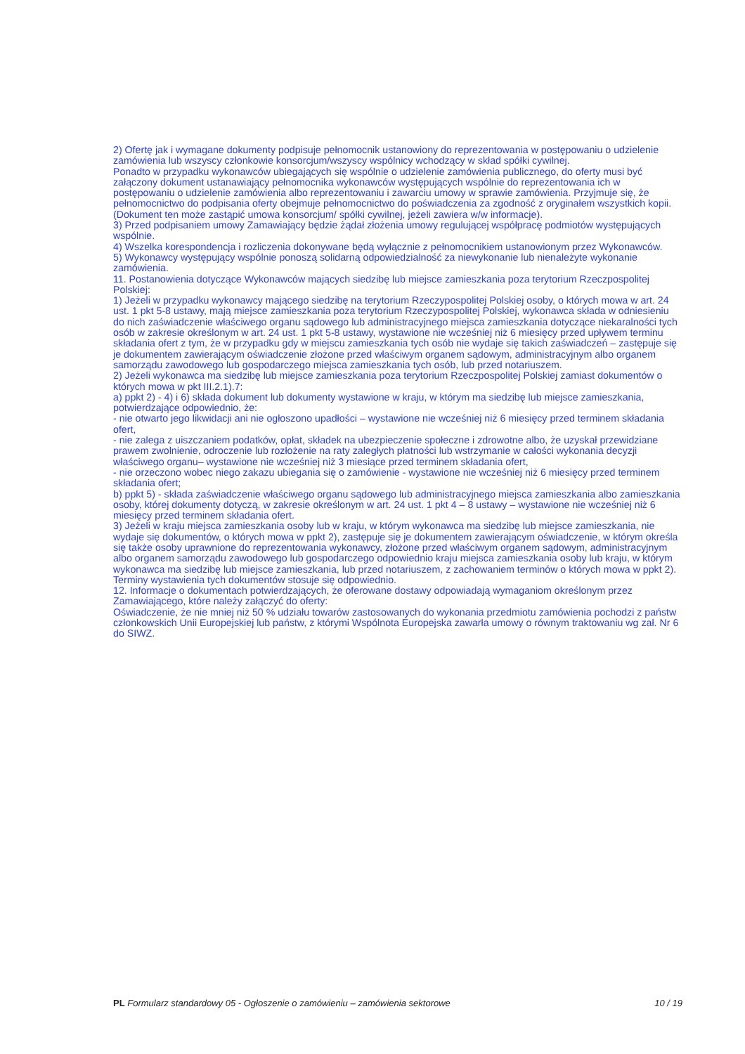2) Ofertę jak i wymagane dokumenty podpisuje pełnomocnik ustanowiony do reprezentowania w postępowaniu o udzielenie zamówienia lub wszyscy członkowie konsorcjum/wszyscy wspólnicy wchodzący w skład spółki cywilnej.
Ponadto w przypadku wykonawców ubiegających się wspólnie o udzielenie zamówienia publicznego, do oferty musi być załączony dokument ustanawiający pełnomocnika wykonawców występujących wspólnie do reprezentowania ich w postępowaniu o udzielenie zamówienia albo reprezentowaniu i zawarciu umowy w sprawie zamówienia. Przyjmuje się, że pełnomocnictwo do podpisania oferty obejmuje pełnomocnictwo do poświadczenia za zgodność z oryginałem wszystkich kopii. (Dokument ten może zastąpić umowa konsorcjum/ spółki cywilnej, jeżeli zawiera w/w informacje).
3) Przed podpisaniem umowy Zamawiający będzie żądał złożenia umowy regulującej współpracę podmiotów występujących wspólnie.
4) Wszelka korespondencja i rozliczenia dokonywane będą wyłącznie z pełnomocnikiem ustanowionym przez Wykonawców.
5) Wykonawcy występujący wspólnie ponoszą solidarną odpowiedzialność za niewykonanie lub nienależyte wykonanie zamówienia.
11. Postanowienia dotyczące Wykonawców mających siedzibę lub miejsce zamieszkania poza terytorium Rzeczpospolitej Polskiej:
1) Jeżeli w przypadku wykonawcy mającego siedzibę na terytorium Rzeczypospolitej Polskiej osoby, o których mowa w art. 24 ust. 1 pkt 5-8 ustawy, mają miejsce zamieszkania poza terytorium Rzeczypospolitej Polskiej, wykonawca składa w odniesieniu do nich zaświadczenie właściwego organu sądowego lub administracyjnego miejsca zamieszkania dotyczące niekaralności tych osób w zakresie określonym w art. 24 ust. 1 pkt 5-8 ustawy, wystawione nie wcześniej niż 6 miesięcy przed upływem terminu składania ofert z tym, że w przypadku gdy w miejscu zamieszkania tych osób nie wydaje się takich zaświadczeń – zastępuje się je dokumentem zawierającym oświadczenie złożone przed właściwym organem sądowym, administracyjnym albo organem samorządu zawodowego lub gospodarczego miejsca zamieszkania tych osób, lub przed notariuszem.
2) Jeżeli wykonawca ma siedzibę lub miejsce zamieszkania poza terytorium Rzeczpospolitej Polskiej zamiast dokumentów o których mowa w pkt III.2.1).7:
a) ppkt 2) - 4) i 6) składa dokument lub dokumenty wystawione w kraju, w którym ma siedzibę lub miejsce zamieszkania, potwierdzające odpowiednio, że:
- nie otwarto jego likwidacji ani nie ogłoszono upadłości – wystawione nie wcześniej niż 6 miesięcy przed terminem składania ofert,
- nie zalega z uiszczaniem podatków, opłat, składek na ubezpieczenie społeczne i zdrowotne albo, że uzyskał przewidziane prawem zwolnienie, odroczenie lub rozłożenie na raty zaległych płatności lub wstrzymanie w całości wykonania decyzji właściwego organu– wystawione nie wcześniej niż 3 miesiące przed terminem składania ofert,
- nie orzeczono wobec niego zakazu ubiegania się o zamówienie - wystawione nie wcześniej niż 6 miesięcy przed terminem składania ofert;
b) ppkt 5) - składa zaświadczenie właściwego organu sądowego lub administracyjnego miejsca zamieszkania albo zamieszkania osoby, której dokumenty dotyczą, w zakresie określonym w art. 24 ust. 1 pkt 4 – 8 ustawy – wystawione nie wcześniej niż 6 miesięcy przed terminem składania ofert.
3) Jeżeli w kraju miejsca zamieszkania osoby lub w kraju, w którym wykonawca ma siedzibę lub miejsce zamieszkania, nie wydaje się dokumentów, o których mowa w ppkt 2), zastępuje się je dokumentem zawierającym oświadczenie, w którym określa się także osoby uprawnione do reprezentowania wykonawcy, złożone przed właściwym organem sądowym, administracyjnym albo organem samorządu zawodowego lub gospodarczego odpowiednio kraju miejsca zamieszkania osoby lub kraju, w którym wykonawca ma siedzibę lub miejsce zamieszkania, lub przed notariuszem, z zachowaniem terminów o których mowa w ppkt 2). Terminy wystawienia tych dokumentów stosuje się odpowiednio.
12. Informacje o dokumentach potwierdzających, że oferowane dostawy odpowiadają wymaganiom określonym przez Zamawiającego, które należy załączyć do oferty:
Oświadczenie, że nie mniej niż 50 % udziału towarów zastosowanych do wykonania przedmiotu zamówienia pochodzi z państw członkowskich Unii Europejskiej lub państw, z którymi Wspólnota Europejska zawarła umowy o równym traktowaniu wg zał. Nr 6 do SIWZ.
PL Formularz standardowy 05 - Ogłoszenie o zamówieniu – zamówienia sektorowe 10 / 19